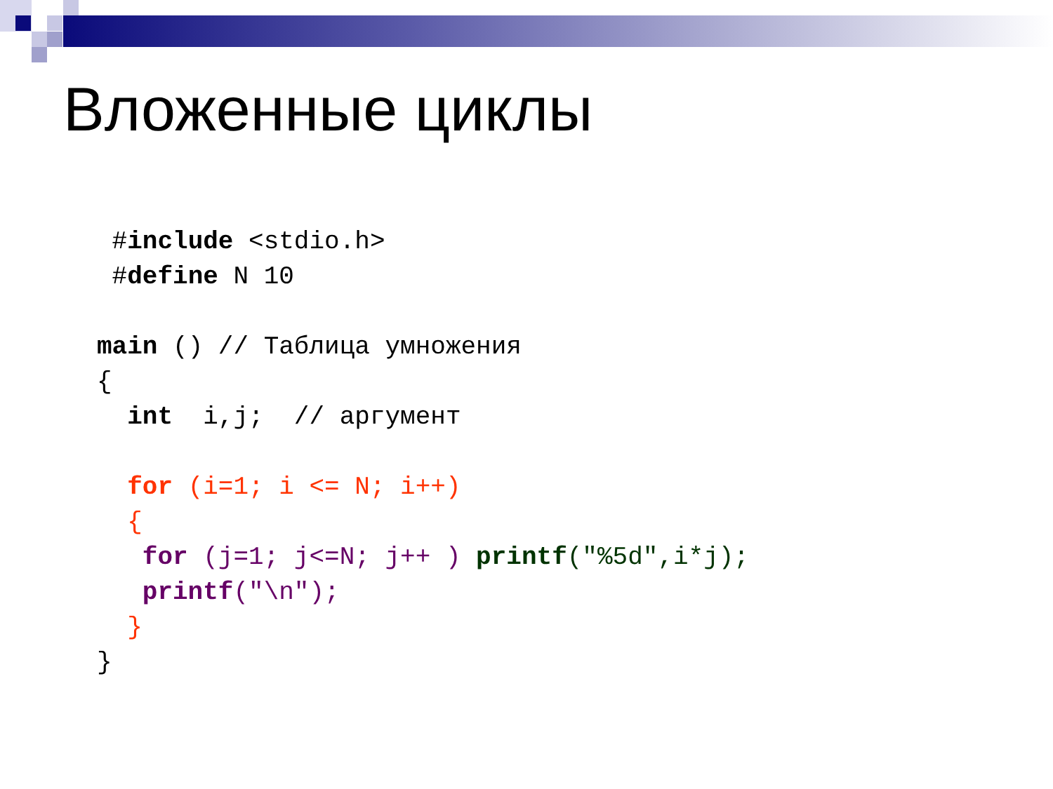Вложенные циклы
 #include <stdio.h>
 #define N 10

main () // Таблица умножения
{
  int  i,j;  // аргумент

  for (i=1; i <= N; i++)
  {
   for (j=1; j<=N; j++ ) printf("%5d",i*j);
   printf("\n");
  }
}